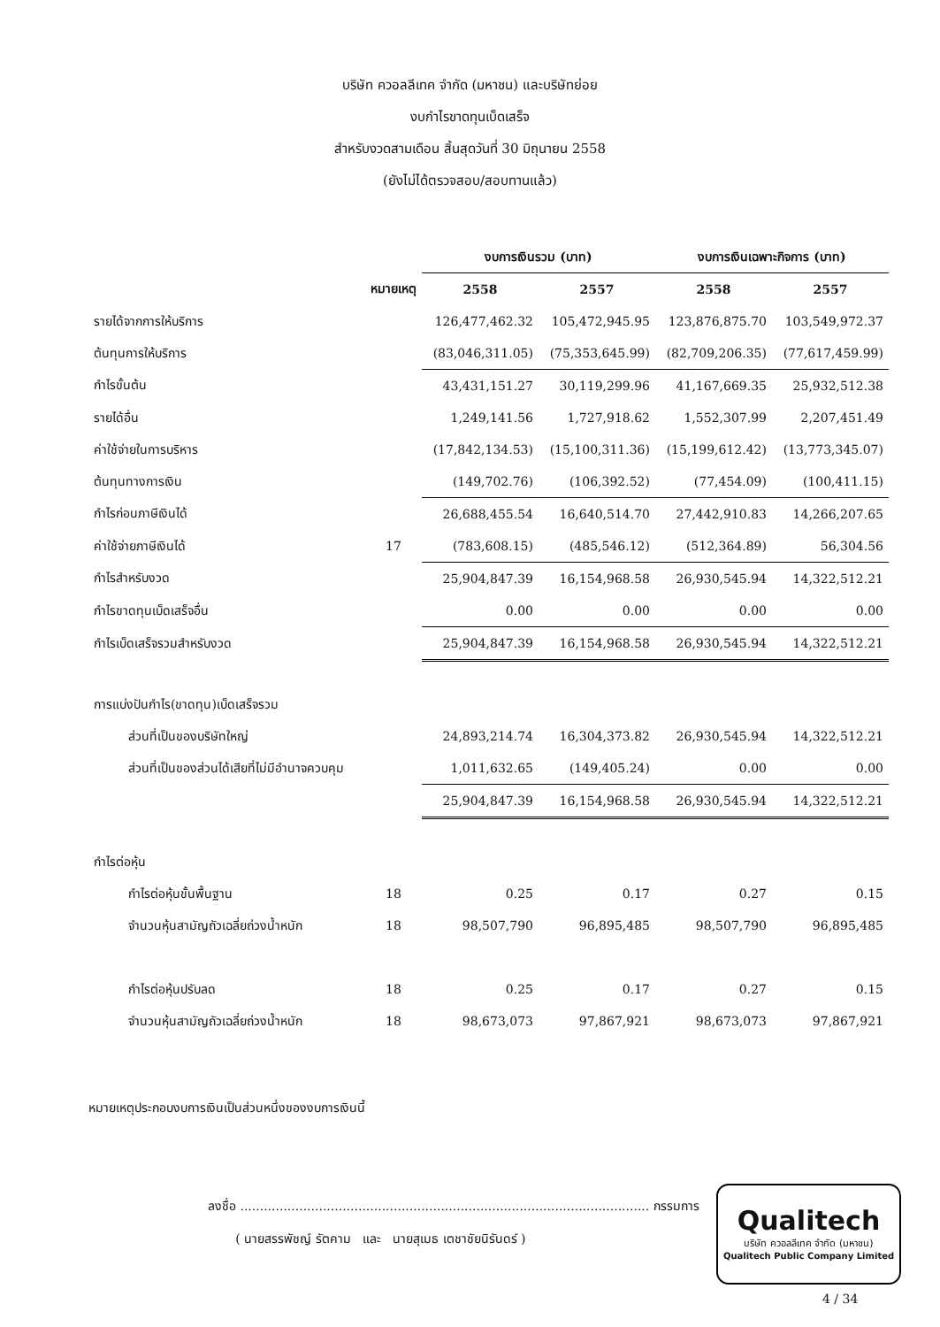บริษัท ควอลลีเทค จำกัด (มหาชน) และบริษัทย่อย
งบกำไรขาดทุนเบ็ดเสร็จ
สำหรับงวดสามเดือน สิ้นสุดวันที่ 30 มิถุนายน 2558
(ยังไม่ได้ตรวจสอบ/สอบทานแล้ว)
| | | งบการเงินรวม (บาท) | | งบการเงินเฉพาะกิจการ (บาท) | |
| --- | --- | --- | --- | --- | --- |
| | หมายเหตุ | 2558 | 2557 | 2558 | 2557 |
| รายได้จากการให้บริการ | | 126,477,462.32 | 105,472,945.95 | 123,876,875.70 | 103,549,972.37 |
| ต้นทุนการให้บริการ | | (83,046,311.05) | (75,353,645.99) | (82,709,206.35) | (77,617,459.99) |
| กำไรขั้นต้น | | 43,431,151.27 | 30,119,299.96 | 41,167,669.35 | 25,932,512.38 |
| รายได้อื่น | | 1,249,141.56 | 1,727,918.62 | 1,552,307.99 | 2,207,451.49 |
| ค่าใช้จ่ายในการบริหาร | | (17,842,134.53) | (15,100,311.36) | (15,199,612.42) | (13,773,345.07) |
| ต้นทุนทางการเงิน | | (149,702.76) | (106,392.52) | (77,454.09) | (100,411.15) |
| กำไรก่อนภาษีเงินได้ | | 26,688,455.54 | 16,640,514.70 | 27,442,910.83 | 14,266,207.65 |
| ค่าใช้จ่ายภาษีเงินได้ | 17 | (783,608.15) | (485,546.12) | (512,364.89) | 56,304.56 |
| กำไรสำหรับงวด | | 25,904,847.39 | 16,154,968.58 | 26,930,545.94 | 14,322,512.21 |
| กำไรขาดทุนเบ็ดเสร็จอื่น | | 0.00 | 0.00 | 0.00 | 0.00 |
| กำไรเบ็ดเสร็จรวมสำหรับงวด | | 25,904,847.39 | 16,154,968.58 | 26,930,545.94 | 14,322,512.21 |
| การแบ่งปันกำไร(ขาดทุน)เบ็ดเสร็จรวม | | | | | |
| ส่วนที่เป็นของบริษัทใหญ่ | | 24,893,214.74 | 16,304,373.82 | 26,930,545.94 | 14,322,512.21 |
| ส่วนที่เป็นของส่วนได้เสียที่ไม่มีอำนาจควบคุม | | 1,011,632.65 | (149,405.24) | 0.00 | 0.00 |
| | | 25,904,847.39 | 16,154,968.58 | 26,930,545.94 | 14,322,512.21 |
| กำไรต่อหุ้น | | | | | |
| กำไรต่อหุ้นขั้นพื้นฐาน | 18 | 0.25 | 0.17 | 0.27 | 0.15 |
| จำนวนหุ้นสามัญถัวเฉลี่ยถ่วงน้ำหนัก | 18 | 98,507,790 | 96,895,485 | 98,507,790 | 96,895,485 |
| กำไรต่อหุ้นปรับลด | 18 | 0.25 | 0.17 | 0.27 | 0.15 |
| จำนวนหุ้นสามัญถัวเฉลี่ยถ่วงน้ำหนัก | 18 | 98,673,073 | 97,867,921 | 98,673,073 | 97,867,921 |
หมายเหตุประกอบงบการเงินเป็นส่วนหนึ่งของงบการเงินนี้
ลงชื่อ ........................................................................................................ กรรมการ
( นายสรรพัชญ์ รัตคาม และ นายสุเมธ เตชาชัยนิรันดร์ )
Qualitech
บริษัท ควอลลีเทค จำกัด (มหาชน)
Qualitech Public Company Limited
4 / 34